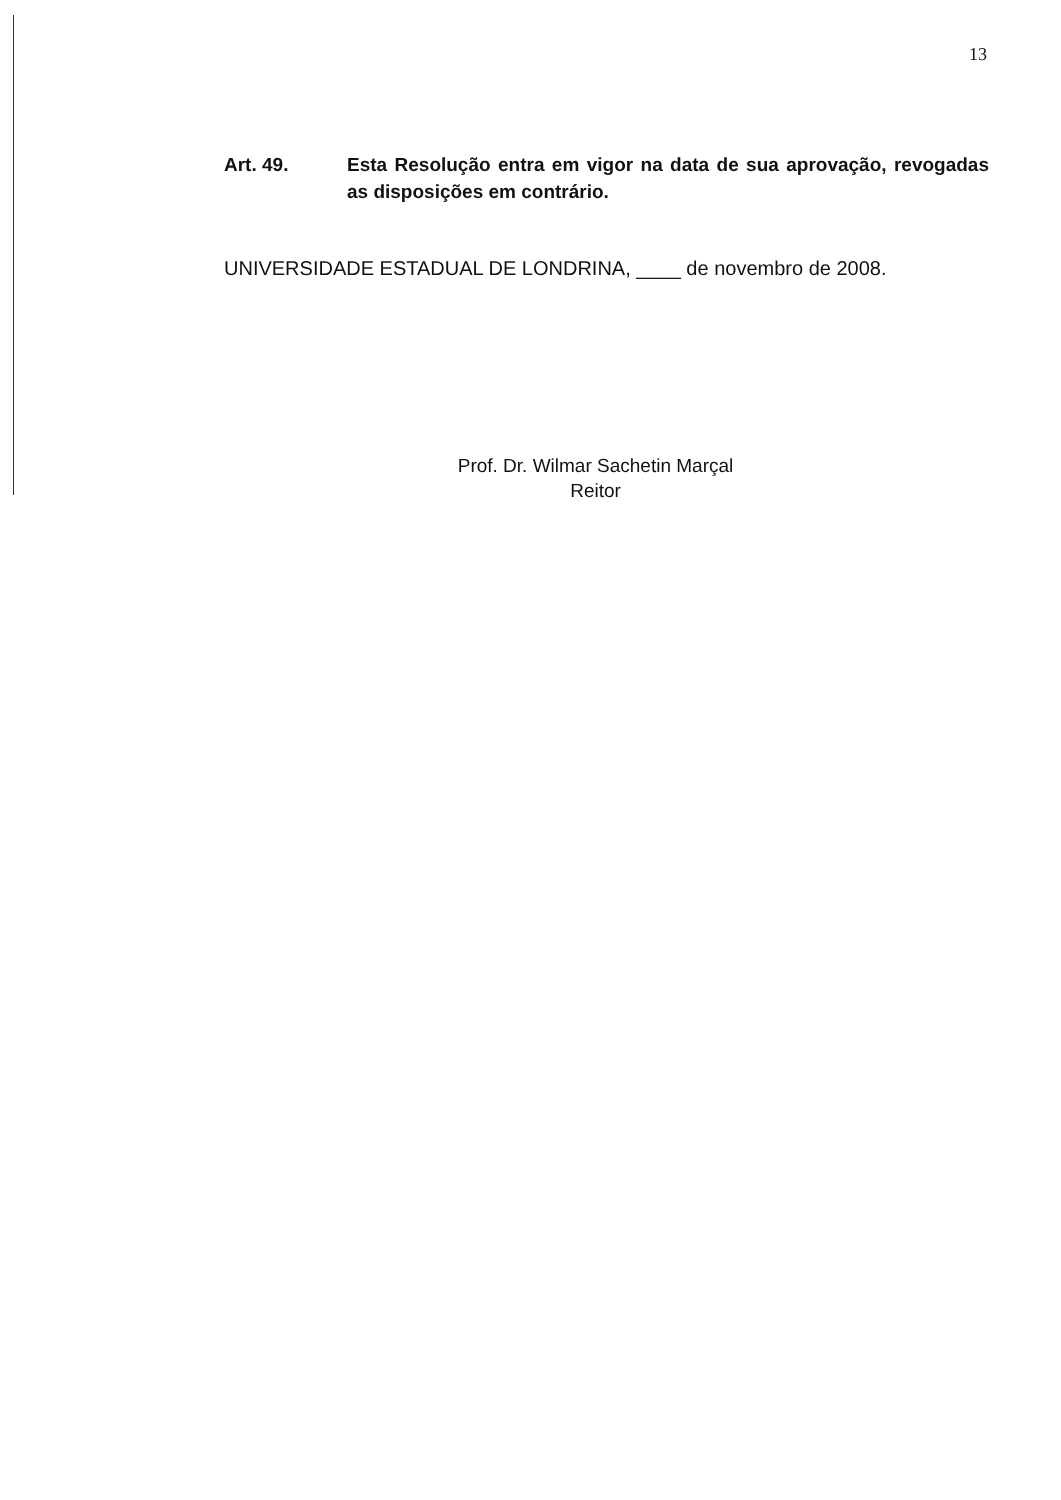13
Art. 49. Esta Resolução entra em vigor na data de sua aprovação, revogadas as disposições em contrário.
UNIVERSIDADE ESTADUAL DE LONDRINA, ____ de novembro de 2008.
Prof. Dr. Wilmar Sachetin Marçal
Reitor